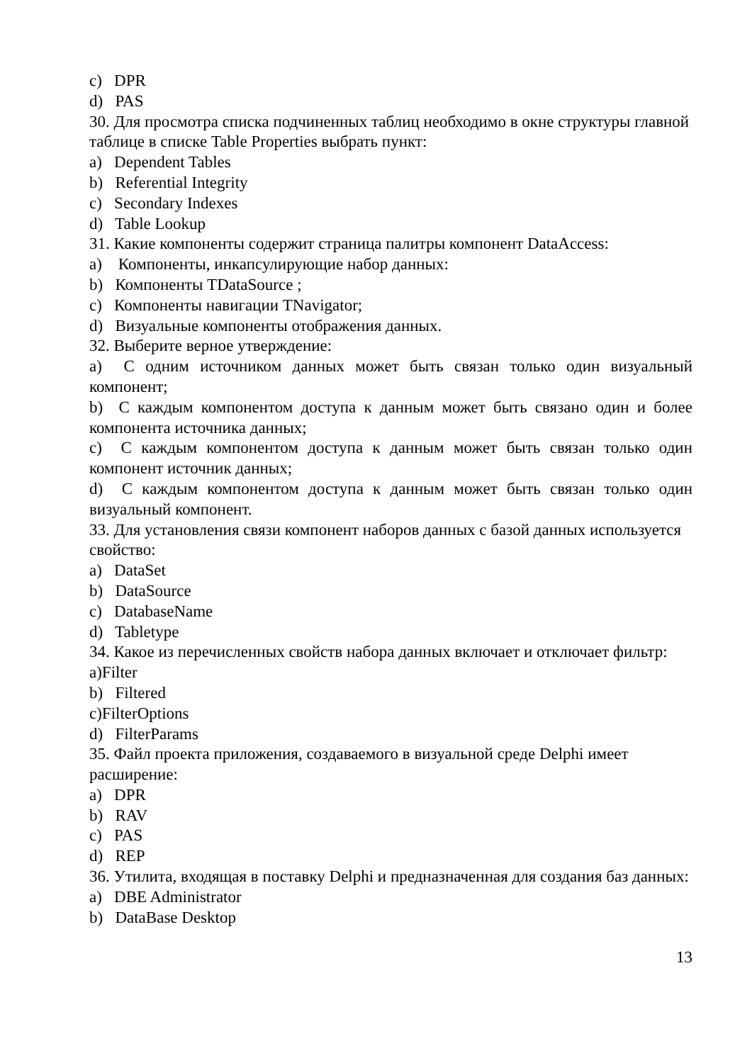c) DPR
d) PAS
30. Для просмотра списка подчиненных таблиц необходимо в окне структуры главной таблице в списке Table Properties выбрать пункт:
a) Dependent Tables
b) Referential Integrity
c) Secondary Indexes
d) Table Lookup
31. Какие компоненты содержит страница палитры компонент DataAccess:
a) Компоненты, инкапсулирующие набор данных:
b) Компоненты TDataSource ;
c) Компоненты навигации TNavigator;
d) Визуальные компоненты отображения данных.
32. Выберите верное утверждение:
a) С одним источником данных может быть связан только один визуальный компонент;
b) С каждым компонентом доступа к данным может быть связано один и более компонента источника данных;
c) С каждым компонентом доступа к данным может быть связан только один компонент источник данных;
d) С каждым компонентом доступа к данным может быть связан только один визуальный компонент.
33. Для установления связи компонент наборов данных с базой данных используется свойство:
a) DataSet
b) DataSource
c) DatabaseName
d) Tabletype
34. Какое из перечисленных свойств набора данных включает и отключает фильтр:
a)Filter
b) Filtered
c)FilterOptions
d) FilterParams
35. Файл проекта приложения, создаваемого в визуальной среде Delphi имеет расширение:
a) DPR
b) RAV
c) PAS
d) REP
36. Утилита, входящая в поставку Delphi и предназначенная для создания баз данных:
a) DBE Administrator
b) DataBase Desktop
13